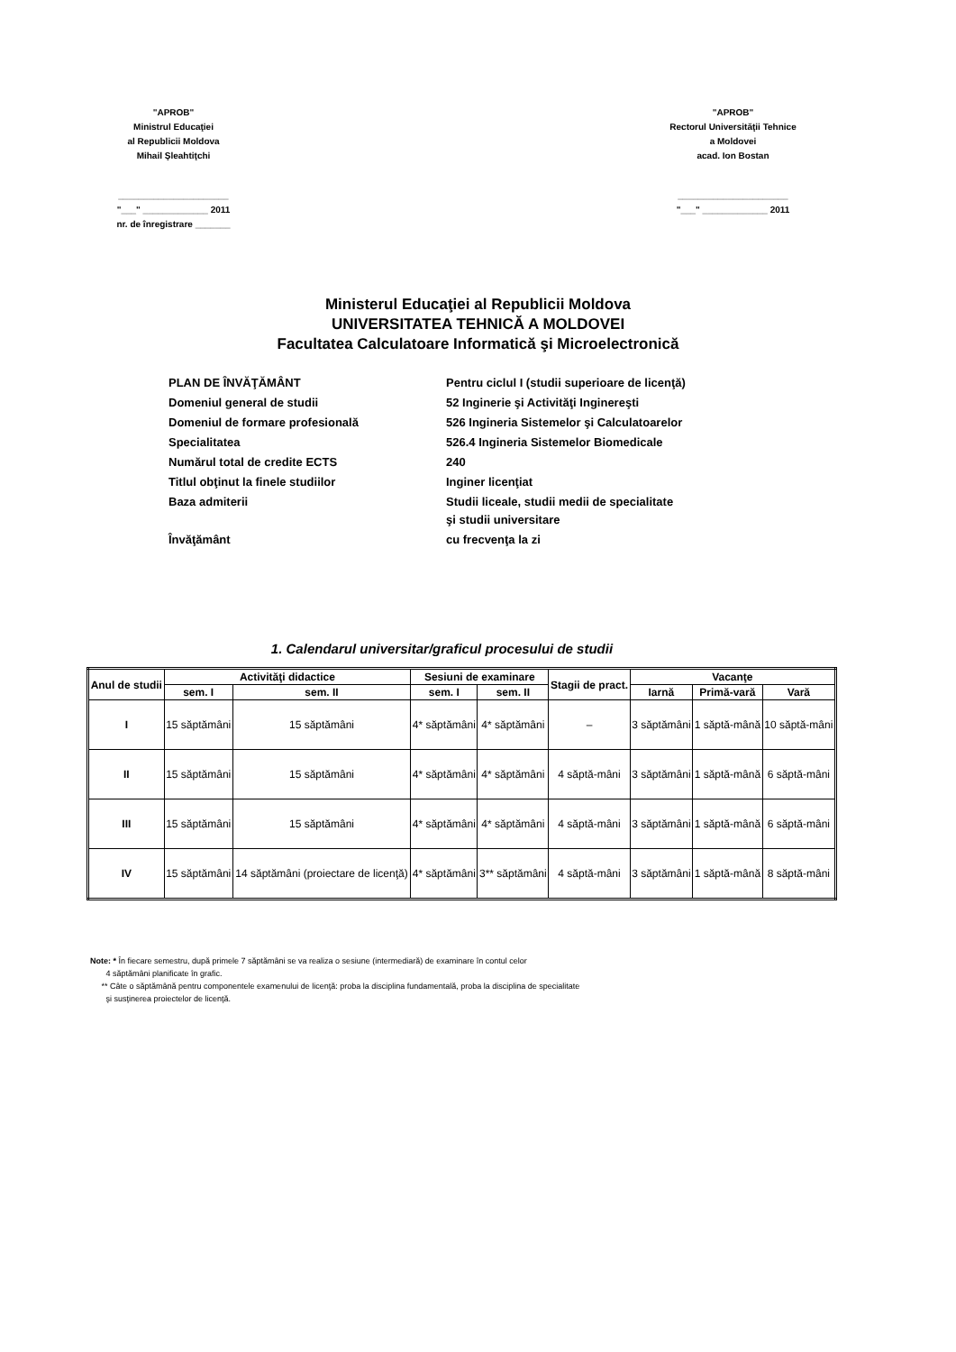"APROB"
Ministrul Educaţiei
al Republicii Moldova
Mihail Şleahtiţchi
______________________
"___" _____________ 2011
nr. de înregistrare _______
"APROB"
Rectorul Universităţii Tehnice
a Moldovei
acad. Ion Bostan
______________________
"___" _____________ 2011
Ministerul Educaţiei al Republicii Moldova
UNIVERSITATEA TEHNICĂ A MOLDOVEI
Facultatea Calculatoare Informatică şi Microelectronică
| PLAN DE ÎNVĂŢĂMÂNT | Pentru ciclul I (studii superioare de licenţă) |
| Domeniul general de studii | 52 Inginerie şi Activităţi Inginereşti |
| Domeniul de formare profesională | 526 Ingineria Sistemelor şi Calculatoarelor |
| Specialitatea | 526.4 Ingineria Sistemelor Biomedicale |
| Numărul total de credite ECTS | 240 |
| Titlul obţinut la finele studiilor | Inginer licenţiat |
| Baza admiterii | Studii liceale, studii medii de specialitate şi studii universitare |
| Învăţământ | cu frecvenţa la zi |
1. Calendarul universitar/graficul procesului de studii
| Anul de studii | Activităţi didactice | | Sesiuni de examinare | | Stagii de pract. | Vacanţe | | |
| --- | --- | --- | --- | --- | --- | --- | --- | --- |
| | sem. I | sem. II | sem. I | sem. II | | Iarnă | Primă-vară | Vară |
| I | 15 săptămâni | 15 săptămâni | 4* săptămâni | 4* săptămâni | – | 3 săptămâni | 1 săptă-mână | 10 săptă-mâni |
| II | 15 săptămâni | 15 săptămâni | 4* săptămâni | 4* săptămâni | 4 săptă-mâni | 3 săptămâni | 1 săptă-mână | 6 săptă-mâni |
| III | 15 săptămâni | 15 săptămâni | 4* săptămâni | 4* săptămâni | 4 săptă-mâni | 3 săptămâni | 1 săptă-mână | 6 săptă-mâni |
| IV | 15 săptămâni | 14 săptămâni (proiectare de licenţă) | 4* săptămâni | 3** săptămâni | 4 săptă-mâni | 3 săptămâni | 1 săptă-mână | 8 săptă-mâni |
Note: * În fiecare semestru, după primele 7 săptămâni se va realiza o sesiune (intermediară) de examinare în contul celor
4 săptămâni planificate în grafic.
** Câte o săptămână pentru componentele examenului de licenţă: proba la disciplina fundamentală, proba la disciplina de specialitate
şi susţinerea proiectelor de licenţă.